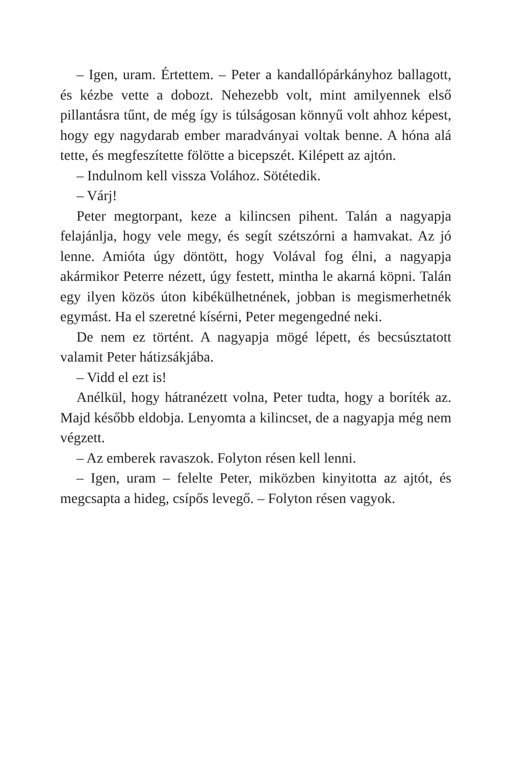– Igen, uram. Értettem. – Peter a kandallópárkányhoz ballagott, és kézbe vette a dobozt. Nehezebb volt, mint amilyennek első pillantásra tűnt, de még így is túlságosan könnyű volt ahhoz képest, hogy egy nagydarab ember maradványai voltak benne. A hóna alá tette, és megfeszítette fölötte a bicepszét. Kilépett az ajtón.
– Indulnom kell vissza Volához. Sötétedik.
– Várj!
Peter megtorpant, keze a kilincsen pihent. Talán a nagyapja felajánlja, hogy vele megy, és segít szétszórni a hamvakat. Az jó lenne. Amióta úgy döntött, hogy Volával fog élni, a nagyapja akármikor Peterre nézett, úgy festett, mintha le akarná köpni. Talán egy ilyen közös úton kibékülhetnének, jobban is megismerhetnék egymást. Ha el szeretné kísérni, Peter megengedné neki.
De nem ez történt. A nagyapja mögé lépett, és becsúsztatott valamit Peter hátizsákjába.
– Vidd el ezt is!
Anélkül, hogy hátranézett volna, Peter tudta, hogy a boríték az. Majd később eldobja. Lenyomta a kilincset, de a nagyapja még nem végzett.
– Az emberek ravaszok. Folyton résen kell lenni.
– Igen, uram – felelte Peter, miközben kinyitotta az ajtót, és megcsapta a hideg, csípős levegő. – Folyton résen vagyok.